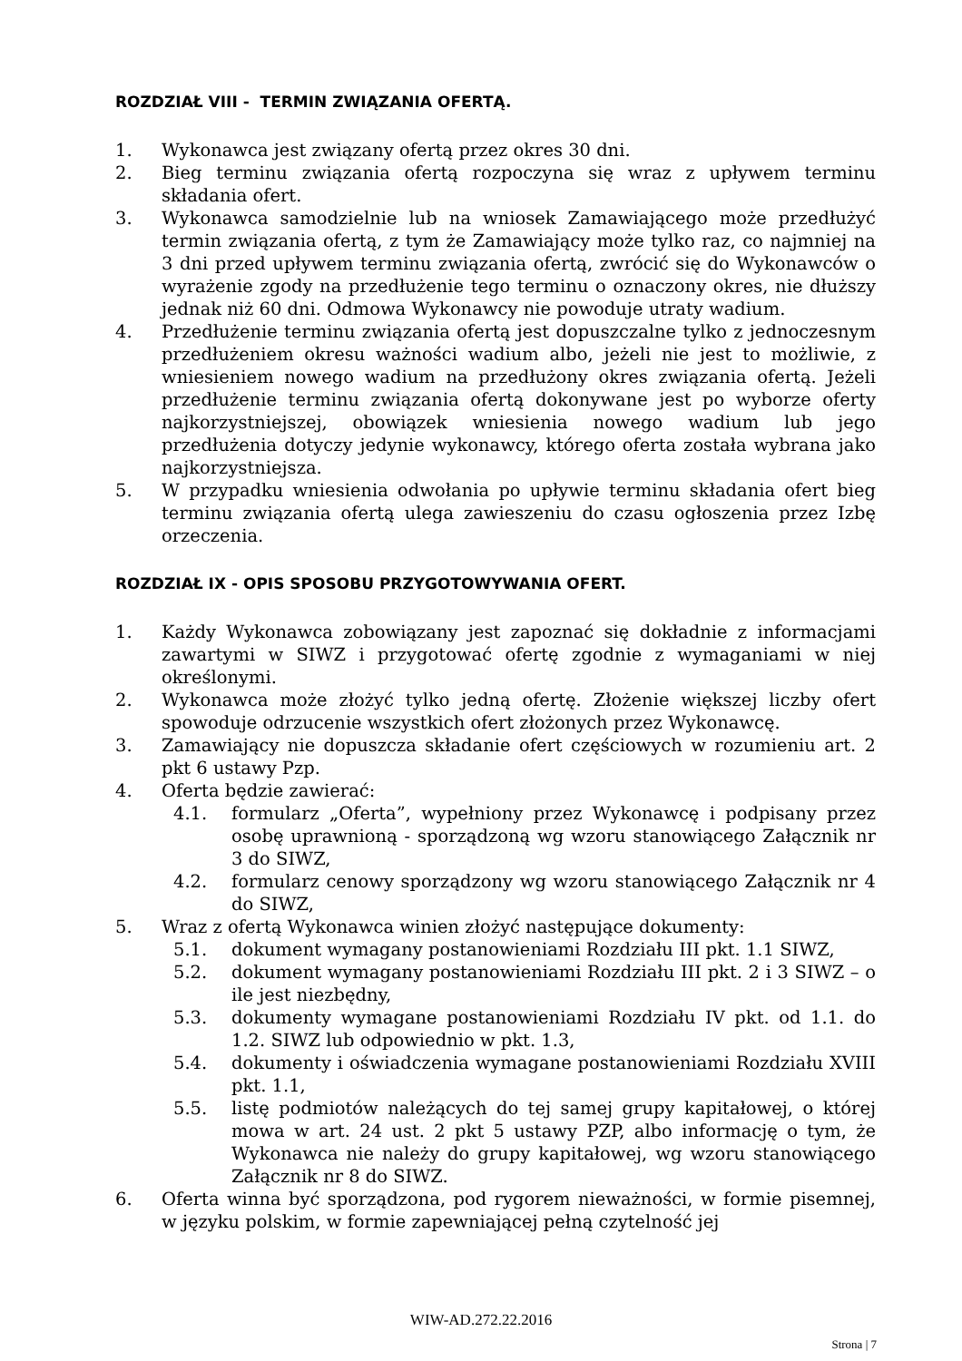ROZDZIAŁ VIII - TERMIN ZWIĄZANIA OFERTĄ.
1. Wykonawca jest związany ofertą przez okres 30 dni.
2. Bieg terminu związania ofertą rozpoczyna się wraz z upływem terminu składania ofert.
3. Wykonawca samodzielnie lub na wniosek Zamawiającego może przedłużyć termin związania ofertą, z tym że Zamawiający może tylko raz, co najmniej na 3 dni przed upływem terminu związania ofertą, zwrócić się do Wykonawców o wyrażenie zgody na przedłużenie tego terminu o oznaczony okres, nie dłuższy jednak niż 60 dni. Odmowa Wykonawcy nie powoduje utraty wadium.
4. Przedłużenie terminu związania ofertą jest dopuszczalne tylko z jednoczesnym przedłużeniem okresu ważności wadium albo, jeżeli nie jest to możliwie, z wniesieniem nowego wadium na przedłużony okres związania ofertą. Jeżeli przedłużenie terminu związania ofertą dokonywane jest po wyborze oferty najkorzystniejszej, obowiązek wniesienia nowego wadium lub jego przedłużenia dotyczy jedynie wykonawcy, którego oferta została wybrana jako najkorzystniejsza.
5. W przypadku wniesienia odwołania po upływie terminu składania ofert bieg terminu związania ofertą ulega zawieszeniu do czasu ogłoszenia przez Izbę orzeczenia.
ROZDZIAŁ IX - OPIS SPOSOBU PRZYGOTOWYWANIA OFERT.
1. Każdy Wykonawca zobowiązany jest zapoznać się dokładnie z informacjami zawartymi w SIWZ i przygotować ofertę zgodnie z wymaganiami w niej określonymi.
2. Wykonawca może złożyć tylko jedną ofertę. Złożenie większej liczby ofert spowoduje odrzucenie wszystkich ofert złożonych przez Wykonawcę.
3. Zamawiający nie dopuszcza składanie ofert częściowych w rozumieniu art. 2 pkt 6 ustawy Pzp.
4. Oferta będzie zawierać:
4.1. formularz „Oferta”, wypełniony przez Wykonawcę i podpisany przez osobę uprawnioną - sporządzoną wg wzoru stanowiącego Załącznik nr 3 do SIWZ,
4.2. formularz cenowy sporządzony wg wzoru stanowiącego Załącznik nr 4 do SIWZ,
5. Wraz z ofertą Wykonawca winien złożyć następujące dokumenty:
5.1. dokument wymagany postanowieniami Rozdziału III pkt. 1.1 SIWZ,
5.2. dokument wymagany postanowieniami Rozdziału III pkt. 2 i 3 SIWZ – o ile jest niezbędny,
5.3. dokumenty wymagane postanowieniami Rozdziału IV pkt. od 1.1. do 1.2. SIWZ lub odpowiednio w pkt. 1.3,
5.4. dokumenty i oświadczenia wymagane postanowieniami Rozdziału XVIII pkt. 1.1,
5.5. listę podmiotów należących do tej samej grupy kapitałowej, o której mowa w art. 24 ust. 2 pkt 5 ustawy PZP, albo informację o tym, że Wykonawca nie należy do grupy kapitałowej, wg wzoru stanowiącego Załącznik nr 8 do SIWZ.
6. Oferta winna być sporządzona, pod rygorem nieważności, w formie pisemnej, w języku polskim, w formie zapewniającej pełną czytelność jej
WIW-AD.272.22.2016
Strona | 7